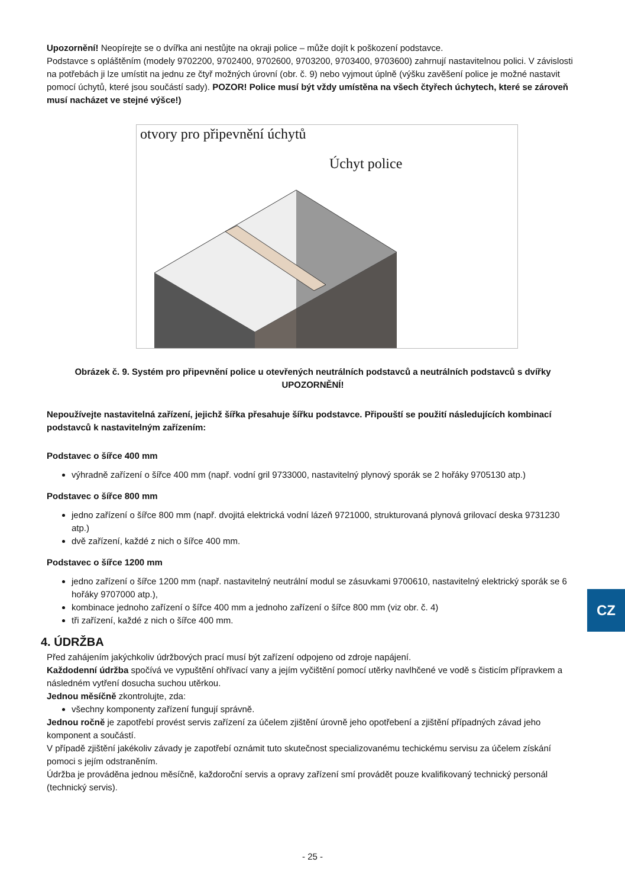Upozornění! Neopírejte se o dvířka ani nestůjte na okraji police – může dojít k poškození podstavce.
Podstavce s opláštěním (modely 9702200, 9702400, 9702600, 9703200, 9703400, 9703600) zahrnují nastavitelnou polici. V závislosti na potřebách ji lze umístit na jednu ze čtyř možných úrovní (obr. č. 9) nebo vyjmout úplně (výšku zavěšení police je možné nastavit pomocí úchytů, které jsou součástí sady). POZOR! Police musí být vždy umístěna na všech čtyřech úchytech, které se zároveň musí nacházet ve stejné výšce!)
otvory pro připevnění úchytů
Úchyt police
Obrázek č. 9. Systém pro připevnění police u otevřených neutrálních podstavců a neutrálních podstavců s dvířky
UPOZORNĚNÍ!
Nepoužívejte nastavitelná zařízení, jejichž šířka přesahuje šířku podstavce. Připouští se použití následujících kombinací podstavců k nastavitelným zařízením:
Podstavec o šířce 400 mm
výhradně zařízení o šířce 400 mm (např. vodní gril 9733000, nastavitelný plynový sporák se 2 hořáky 9705130 atp.)
Podstavec o šířce 800 mm
jedno zařízení o šířce 800 mm (např. dvojitá elektrická vodní lázeň 9721000, strukturovaná plynová grilovací deska 9731230 atp.)
dvě zařízení, každé z nich o šířce 400 mm.
Podstavec o šířce 1200 mm
jedno zařízení o šířce 1200 mm (např. nastavitelný neutrální modul se zásuvkami 9700610, nastavitelný elektrický sporák se 6 hořáky 9707000 atp.),
kombinace jednoho zařízení o šířce 400 mm a jednoho zařízení o šířce 800 mm (viz obr. č. 4)
tři zařízení, každé z nich o šířce 400 mm.
4. ÚDRŽBA
Před zahájením jakýchkoliv údržbových prací musí být zařízení odpojeno od zdroje napájení.
Každodenní údržba spočívá ve vypuštění ohřívací vany a jejím vyčištění pomocí utěrky navlhčené ve vodě s čisticím přípravkem a následném vytření dosucha suchou utěrkou.
Jednou měsíčně zkontrolujte, zda:
všechny komponenty zařízení fungují správně.
Jednou ročně je zapotřebí provést servis zařízení za účelem zjištění úrovně jeho opotřebení a zjištění případných závad jeho komponent a součástí.
V případě zjištění jakékoliv závady je zapotřebí oznámit tuto skutečnost specializovanému techickému servisu za účelem získání pomoci s jejím odstraněním.
Údržba je prováděna jednou měsíčně, každoroční servis a opravy zařízení smí provádět pouze kvalifikovaný technický personál (technický servis).
CZ
- 25 -